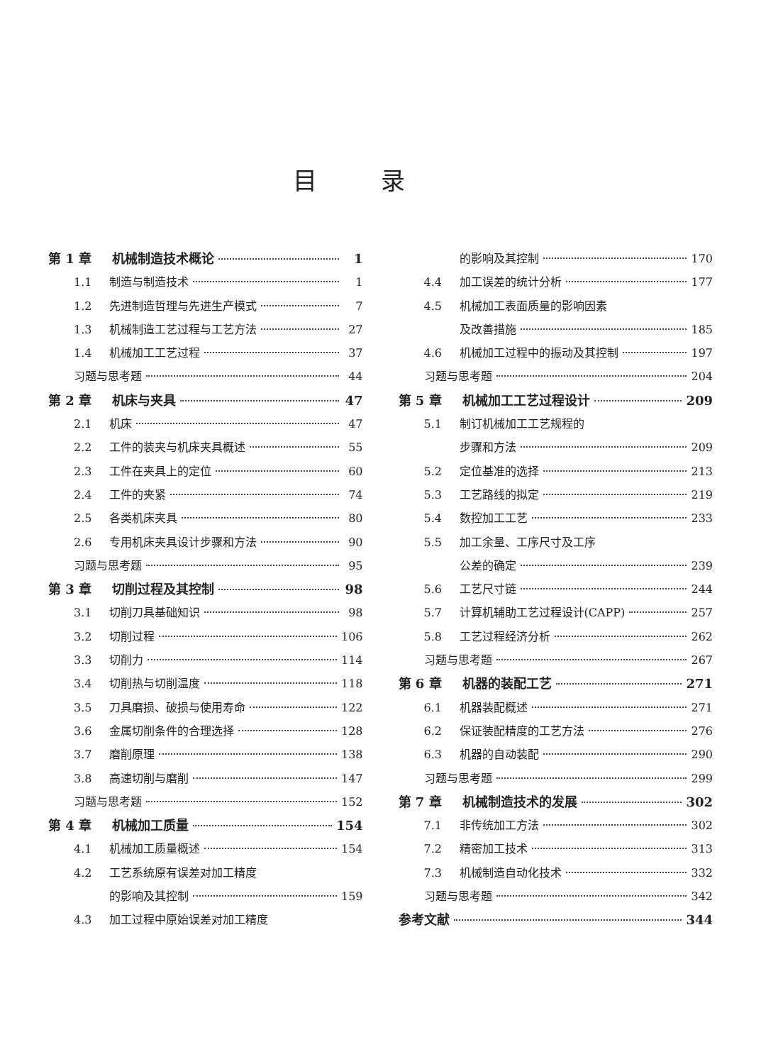目录
第 1 章 机械制造技术概论 1
1.1 制造与制造技术 1
1.2 先进制造哲理与先进生产模式 7
1.3 机械制造工艺过程与工艺方法 27
1.4 机械加工工艺过程 37
习题与思考题 44
第 2 章 机床与夹具 47
2.1 机床 47
2.2 工件的装夹与机床夹具概述 55
2.3 工件在夹具上的定位 60
2.4 工件的夹紧 74
2.5 各类机床夹具 80
2.6 专用机床夹具设计步骤和方法 90
习题与思考题 95
第 3 章 切削过程及其控制 98
3.1 切削刀具基础知识 98
3.2 切削过程 106
3.3 切削力 114
3.4 切削热与切削温度 118
3.5 刀具磨损、破损与使用寿命 122
3.6 金属切削条件的合理选择 128
3.7 磨削原理 138
3.8 高速切削与磨削 147
习题与思考题 152
第 4 章 机械加工质量 154
4.1 机械加工质量概述 154
4.2 工艺系统原有误差对加工精度
的影响及其控制 159
4.3 加工过程中原始误差对加工精度
的影响及其控制 170
4.4 加工误差的统计分析 177
4.5 机械加工表面质量的影响因素
及改善措施 185
4.6 机械加工过程中的振动及其控制 197
习题与思考题 204
第 5 章 机械加工工艺过程设计 209
5.1 制订机械加工工艺规程的
步骤和方法 209
5.2 定位基准的选择 213
5.3 工艺路线的拟定 219
5.4 数控加工工艺 233
5.5 加工余量、工序尺寸及工序
公差的确定 239
5.6 工艺尺寸链 244
5.7 计算机辅助工艺过程设计(CAPP) 257
5.8 工艺过程经济分析 262
习题与思考题 267
第 6 章 机器的装配工艺 271
6.1 机器装配概述 271
6.2 保证装配精度的工艺方法 276
6.3 机器的自动装配 290
习题与思考题 299
第 7 章 机械制造技术的发展 302
7.1 非传统加工方法 302
7.2 精密加工技术 313
7.3 机械制造自动化技术 332
习题与思考题 342
参考文献 344